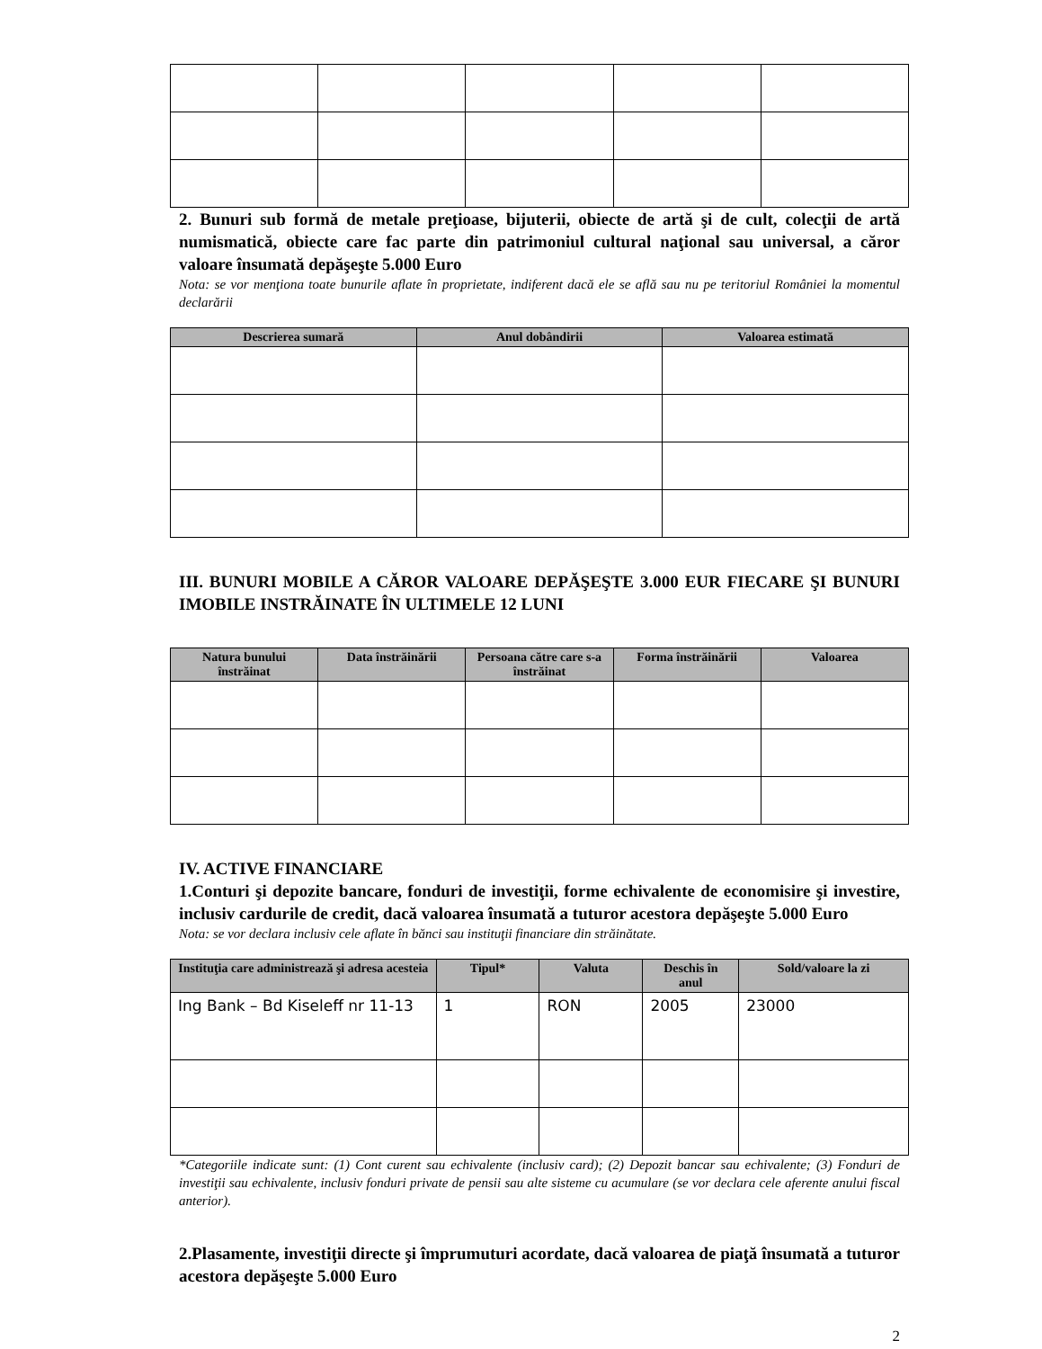2. Bunuri sub formă de metale preţioase, bijuterii, obiecte de artă şi de cult, colecţii de artă numismatică, obiecte care fac parte din patrimoniul cultural naţional sau universal, a căror valoare însumată depăşeşte 5.000 Euro
Nota: se vor menţiona toate bunurile aflate în proprietate, indiferent dacă ele se află sau nu pe teritoriul României la momentul declarării
| Descrierea sumară | Anul dobândirii | Valoarea estimată |
| --- | --- | --- |
III. BUNURI MOBILE A CĂROR VALOARE DEPĂŞEŞTE 3.000 EUR FIECARE ŞI BUNURI IMOBILE INSTRĂINATE ÎN ULTIMELE 12 LUNI
| Natura bunului înstrăinat | Data înstrăinării | Persoana către care s-a înstrăinat | Forma înstrăinării | Valoarea |
| --- | --- | --- | --- | --- |
IV. ACTIVE FINANCIARE
1.Conturi şi depozite bancare, fonduri de investiţii, forme echivalente de economisire şi investire, inclusiv cardurile de credit, dacă valoarea însumată a tuturor acestora depăşeşte 5.000 Euro
Nota: se vor declara inclusiv cele aflate în bănci sau instituţii financiare din străinătate.
| Instituţia care administrează şi adresa acesteia | Tipul* | Valuta | Deschis în anul | Sold/valoare la zi |
| --- | --- | --- | --- | --- |
| Ing Bank – Bd Kiseleff nr 11-13 | 1 | RON | 2005 | 23000 |
*Categoriile indicate sunt: (1) Cont curent sau echivalente (inclusiv card); (2) Depozit bancar sau echivalente; (3) Fonduri de investiţii sau echivalente, inclusiv fonduri private de pensii sau alte sisteme cu acumulare (se vor declara cele aferente anului fiscal anterior).
2.Plasamente, investiţii directe şi împrumuturi acordate, dacă valoarea de piaţă însumată a tuturor acestora depăşeşte 5.000 Euro
2